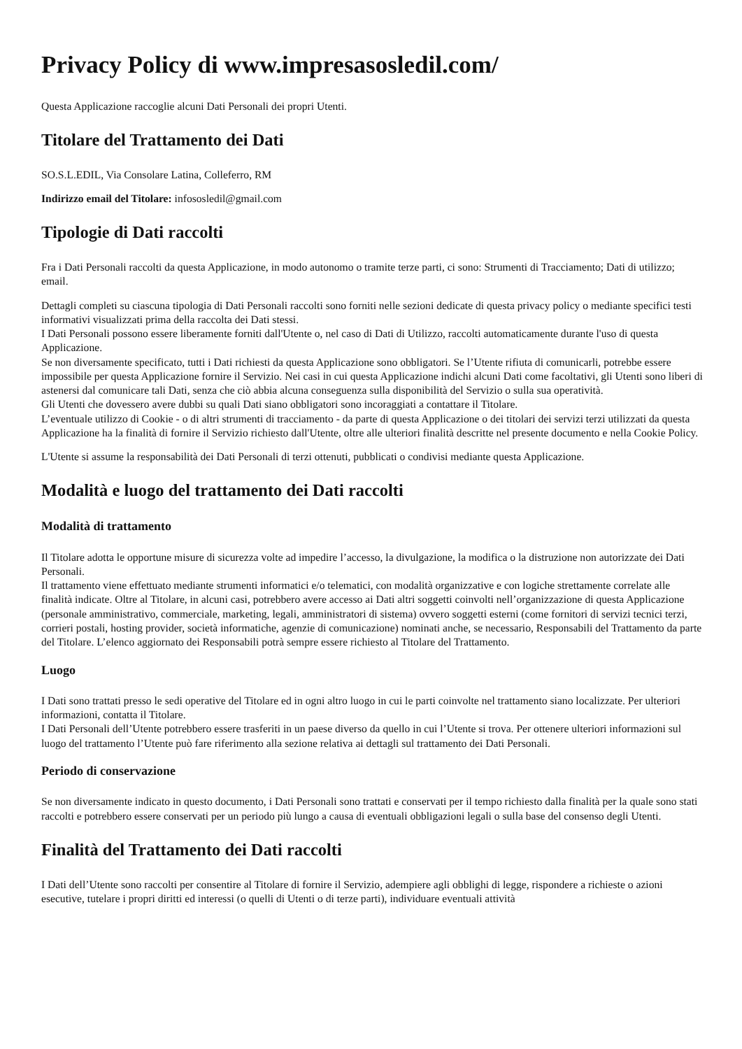Privacy Policy di www.impresasosledil.com/
Questa Applicazione raccoglie alcuni Dati Personali dei propri Utenti.
Titolare del Trattamento dei Dati
SO.S.L.EDIL, Via Consolare Latina, Colleferro, RM
Indirizzo email del Titolare: infososledil@gmail.com
Tipologie di Dati raccolti
Fra i Dati Personali raccolti da questa Applicazione, in modo autonomo o tramite terze parti, ci sono: Strumenti di Tracciamento; Dati di utilizzo; email.
Dettagli completi su ciascuna tipologia di Dati Personali raccolti sono forniti nelle sezioni dedicate di questa privacy policy o mediante specifici testi informativi visualizzati prima della raccolta dei Dati stessi.
I Dati Personali possono essere liberamente forniti dall'Utente o, nel caso di Dati di Utilizzo, raccolti automaticamente durante l'uso di questa Applicazione.
Se non diversamente specificato, tutti i Dati richiesti da questa Applicazione sono obbligatori. Se l’Utente rifiuta di comunicarli, potrebbe essere impossibile per questa Applicazione fornire il Servizio. Nei casi in cui questa Applicazione indichi alcuni Dati come facoltativi, gli Utenti sono liberi di astenersi dal comunicare tali Dati, senza che ciò abbia alcuna conseguenza sulla disponibilità del Servizio o sulla sua operatività.
Gli Utenti che dovessero avere dubbi su quali Dati siano obbligatori sono incoraggiati a contattare il Titolare.
L’eventuale utilizzo di Cookie - o di altri strumenti di tracciamento - da parte di questa Applicazione o dei titolari dei servizi terzi utilizzati da questa Applicazione ha la finalità di fornire il Servizio richiesto dall'Utente, oltre alle ulteriori finalità descritte nel presente documento e nella Cookie Policy.
L'Utente si assume la responsabilità dei Dati Personali di terzi ottenuti, pubblicati o condivisi mediante questa Applicazione.
Modalità e luogo del trattamento dei Dati raccolti
Modalità di trattamento
Il Titolare adotta le opportune misure di sicurezza volte ad impedire l’accesso, la divulgazione, la modifica o la distruzione non autorizzate dei Dati Personali.
Il trattamento viene effettuato mediante strumenti informatici e/o telematici, con modalità organizzative e con logiche strettamente correlate alle finalità indicate. Oltre al Titolare, in alcuni casi, potrebbero avere accesso ai Dati altri soggetti coinvolti nell’organizzazione di questa Applicazione (personale amministrativo, commerciale, marketing, legali, amministratori di sistema) ovvero soggetti esterni (come fornitori di servizi tecnici terzi, corrieri postali, hosting provider, società informatiche, agenzie di comunicazione) nominati anche, se necessario, Responsabili del Trattamento da parte del Titolare. L’elenco aggiornato dei Responsabili potrà sempre essere richiesto al Titolare del Trattamento.
Luogo
I Dati sono trattati presso le sedi operative del Titolare ed in ogni altro luogo in cui le parti coinvolte nel trattamento siano localizzate. Per ulteriori informazioni, contatta il Titolare.
I Dati Personali dell’Utente potrebbero essere trasferiti in un paese diverso da quello in cui l’Utente si trova. Per ottenere ulteriori informazioni sul luogo del trattamento l’Utente può fare riferimento alla sezione relativa ai dettagli sul trattamento dei Dati Personali.
Periodo di conservazione
Se non diversamente indicato in questo documento, i Dati Personali sono trattati e conservati per il tempo richiesto dalla finalità per la quale sono stati raccolti e potrebbero essere conservati per un periodo più lungo a causa di eventuali obbligazioni legali o sulla base del consenso degli Utenti.
Finalità del Trattamento dei Dati raccolti
I Dati dell’Utente sono raccolti per consentire al Titolare di fornire il Servizio, adempiere agli obblighi di legge, rispondere a richieste o azioni esecutive, tutelare i propri diritti ed interessi (o quelli di Utenti o di terze parti), individuare eventuali attività